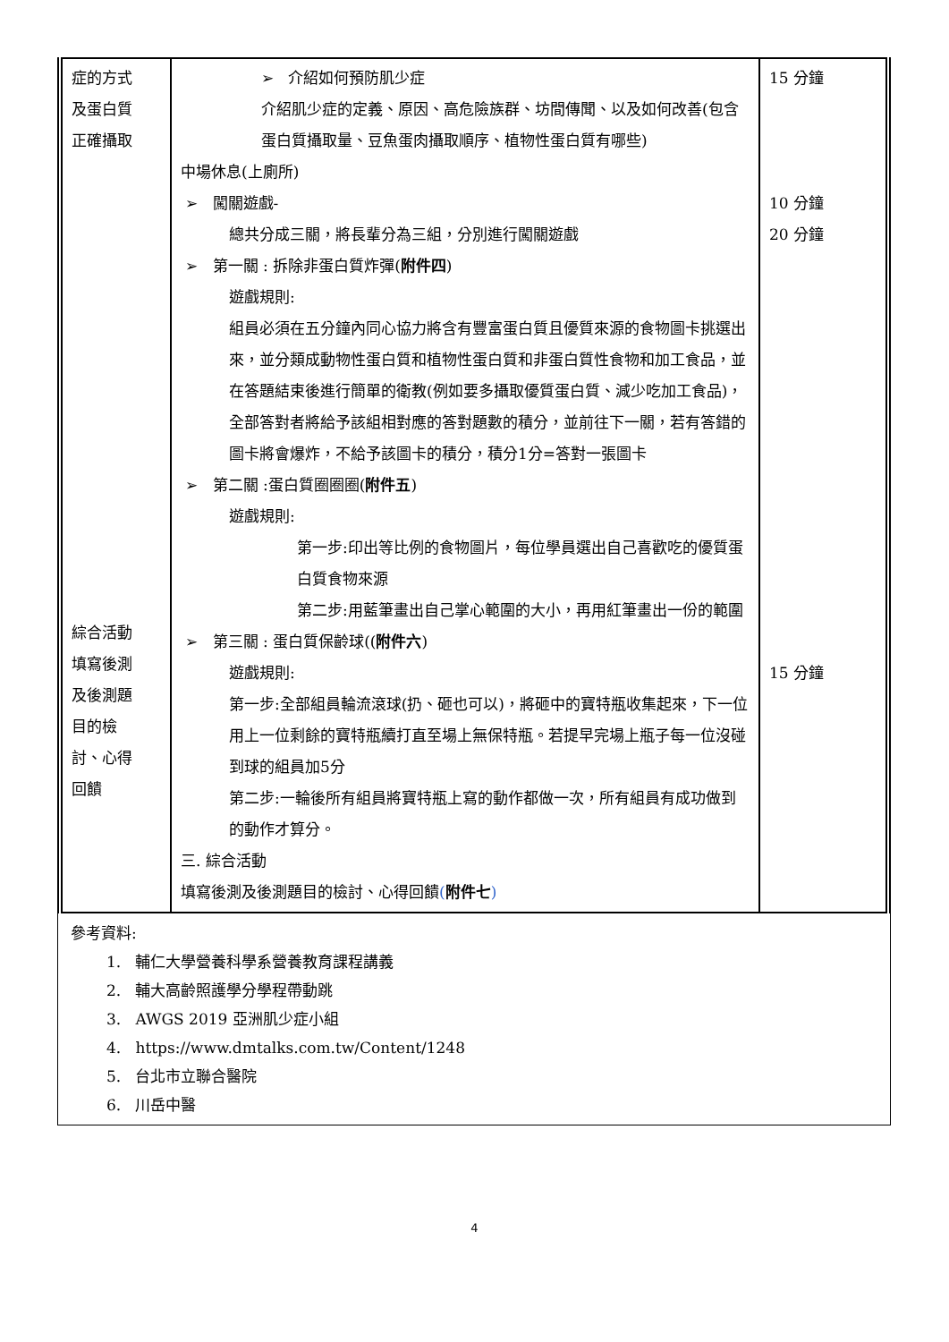| 症的方式 及蛋白質 正確攝取 綜合活動 填寫後測 及後測題 目的檢 討、心得 回饋 | ➢ 介紹如何預防肌少症 介紹肌少症的定義、原因、高危險族群、坊間傳聞、以及如何改善(包含蛋白質攝取量、豆魚蛋肉攝取順序、植物性蛋白質有哪些) 中場休息(上廁所) ➢ 闖關遊戲- 總共分成三關，將長輩分為三組，分別進行闖關遊戲 ➢ 第一關 : 拆除非蛋白質炸彈( 附件四 ) 遊戲規則: 組員必須在五分鐘內同心協力將含有豐富蛋白質且優質來源的食物圖卡挑選出來，並分類成動物性蛋白質和植物性蛋白質和非蛋白質性食物和加工食品，並在答題結束後進行簡單的衛教(例如要多攝取優質蛋白質、減少吃加工食品)，全部答對者將給予該組相對應的答對題數的積分，並前往下一關，若有答錯的圖卡將會爆炸，不給予該圖卡的積分，積分1分=答對一張圖卡 ➢ 第二關 :蛋白質圈圈圈( 附件五 ) 遊戲規則: 第一步:印出等比例的食物圖片，每位學員選出自己喜歡吃的優質蛋白質食物來源 第二步:用藍筆畫出自己掌心範圍的大小，再用紅筆畫出一份的範圍 ➢ 第三關 : 蛋白質保齡球(( 附件六 ) 遊戲規則: 第一步:全部組員輪流滾球(扔、砸也可以)，將砸中的寶特瓶收集起來，下一位用上一位剩餘的寶特瓶續打直至場上無保特瓶。若提早完場上瓶子每一位沒碰到球的組員加5分 第二步:一輪後所有組員將寶特瓶上寫的動作都做一次，所有組員有成功做到的動作才算分。 三. 綜合活動 填寫後測及後測題目的檢討、心得回饋 ( 附件七 ) | 15 分鐘 10 分鐘 20 分鐘 15 分鐘 |
參考資料:
1. 輔仁大學營養科學系營養教育課程講義
2. 輔大高齡照護學分學程帶動跳
3. AWGS 2019 亞洲肌少症小組
4. https://www.dmtalks.com.tw/Content/1248
5. 台北市立聯合醫院
6. 川岳中醫
4